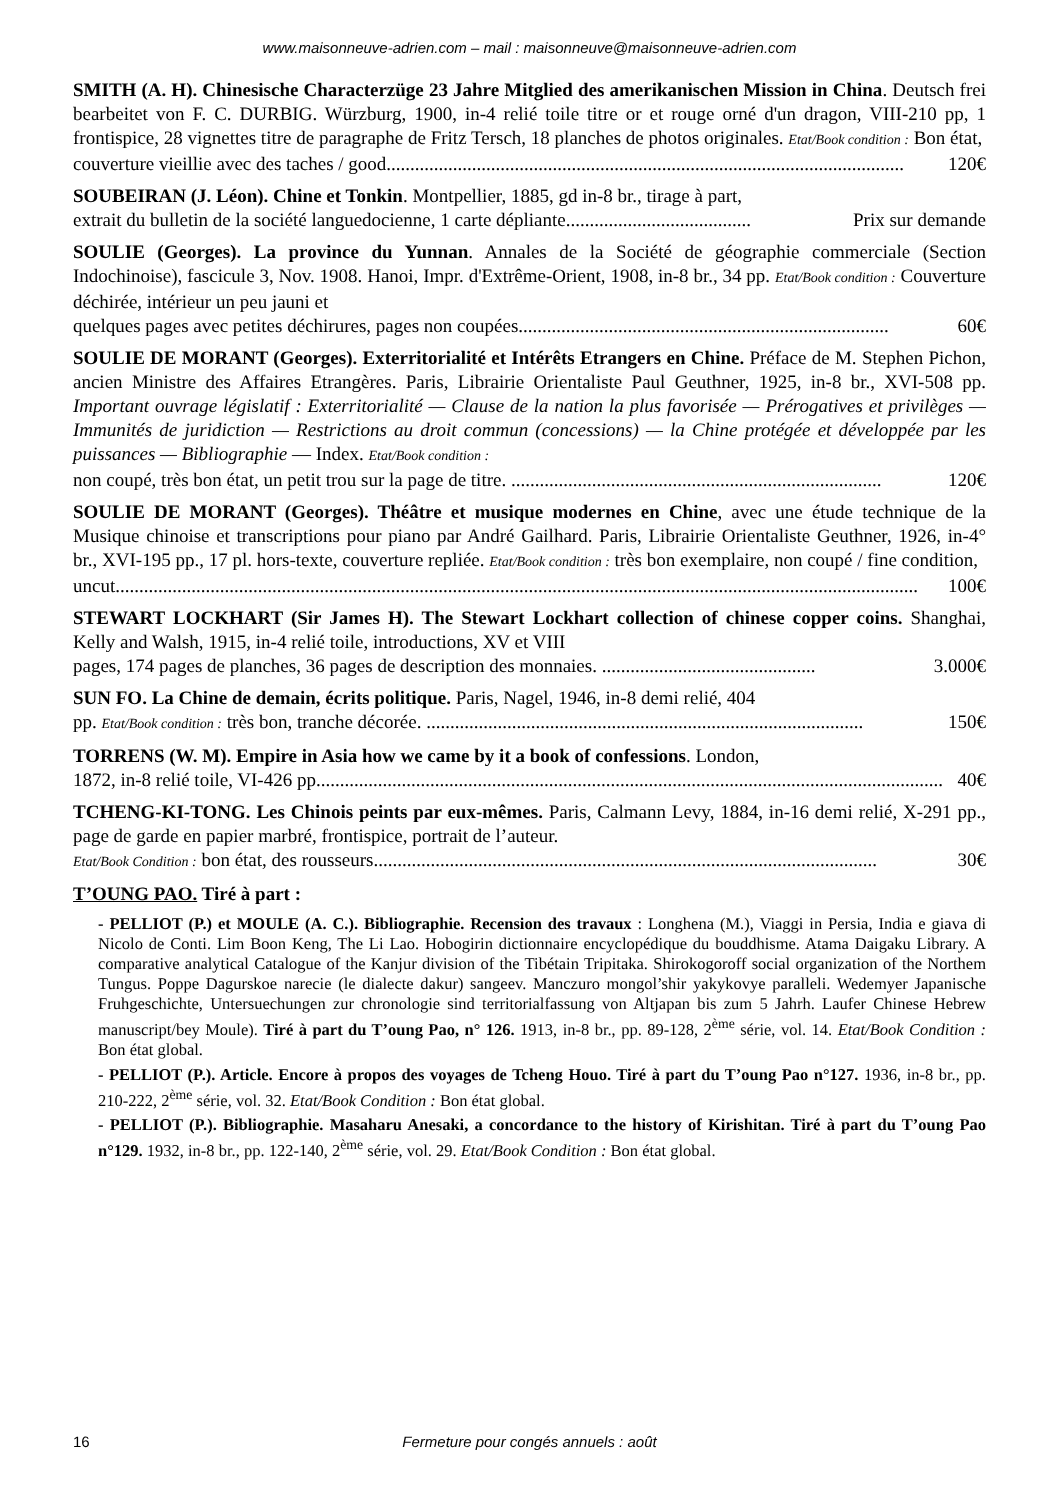www.maisonneuve-adrien.com – mail : maisonneuve@maisonneuve-adrien.com
SMITH (A. H). Chinesische Characterzüge 23 Jahre Mitglied des amerikanischen Mission in China. Deutsch frei bearbeitet von F. C. DURBIG. Würzburg, 1900, in-4 relié toile titre or et rouge orné d'un dragon, VIII-210 pp, 1 frontispice, 28 vignettes titre de paragraphe de Fritz Tersch, 18 planches de photos originales. Etat/Book condition : Bon état,
couverture vieillie avec des taches / good............................................................................................................. 120€
SOUBEIRAN (J. Léon). Chine et Tonkin. Montpellier, 1885, gd in-8 br., tirage à part,
extrait du bulletin de la société languedocienne, 1 carte dépliante....................................... Prix sur demande
SOULIE (Georges). La province du Yunnan. Annales de la Société de géographie commerciale (Section Indochinoise), fascicule 3, Nov. 1908. Hanoi, Impr. d'Extrême-Orient, 1908, in-8 br., 34 pp. Etat/Book condition : Couverture déchirée, intérieur un peu jauni et
quelques pages avec petites déchirures, pages non coupées.............................................................................. 60€
SOULIE DE MORANT (Georges). Exterritorialité et Intérêts Etrangers en Chine. Préface de M. Stephen Pichon, ancien Ministre des Affaires Etrangères. Paris, Librairie Orientaliste Paul Geuthner, 1925, in-8 br., XVI-508 pp. Important ouvrage législatif : Exterritorialité — Clause de la nation la plus favorisée — Prérogatives et privilèges — Immunités de juridiction — Restrictions au droit commun (concessions) — la Chine protégée et développée par les puissances — Bibliographie — Index. Etat/Book condition :
non coupé, très bon état, un petit trou sur la page de titre. .............................................................................. 120€
SOULIE DE MORANT (Georges). Théâtre et musique modernes en Chine, avec une étude technique de la Musique chinoise et transcriptions pour piano par André Gailhard. Paris, Librairie Orientaliste Geuthner, 1926, in-4° br., XVI-195 pp., 17 pl. hors-texte, couverture repliée. Etat/Book condition : très bon exemplaire, non coupé / fine condition,
uncut......................................................................................................................................................................... 100€
STEWART LOCKHART (Sir James H). The Stewart Lockhart collection of chinese copper coins. Shanghai, Kelly and Walsh, 1915, in-4 relié toile, introductions, XV et VIII
pages, 174 pages de planches, 36 pages de description des monnaies. ............................................. 3.000€
SUN FO. La Chine de demain, écrits politique. Paris, Nagel, 1946, in-8 demi relié, 404
pp. Etat/Book condition : très bon, tranche décorée. ............................................................................................ 150€
TORRENS (W. M). Empire in Asia how we came by it a book of confessions. London,
1872, in-8 relié toile, VI-426 pp.................................................................................................................................... 40€
TCHENG-KI-TONG. Les Chinois peints par eux-mêmes. Paris, Calmann Levy, 1884, in-16 demi relié, X-291 pp., page de garde en papier marbré, frontispice, portrait de l’auteur.
Etat/Book Condition : bon état, des rousseurs.......................................................................................................... 30€
T’OUNG PAO. Tiré à part :
- PELLIOT (P.) et MOULE (A. C.). Bibliographie. Recension des travaux : Longhena (M.), Viaggi in Persia, India e giava di Nicolo de Conti. Lim Boon Keng, The Li Lao. Hobogirin dictionnaire encyclopédique du bouddhisme. Atama Daigaku Library. A comparative analytical Catalogue of the Kanjur division of the Tibétain Tripitaka. Shirokogoroff social organization of the Northem Tungus. Poppe Dagurskoe narecie (le dialecte dakur) sangeev. Manczuro mongol’shir yakykovye paralleli. Wedemyer Japanische Fruhgeschichte, Untersuechungen zur chronologie sind territorialfassung von Altjapan bis zum 5 Jahrh. Laufer Chinese Hebrew manuscript/bey Moule). Tiré à part du T’oung Pao, n° 126. 1913, in-8 br., pp. 89-128, 2<sup>ème</sup> série, vol. 14. Etat/Book Condition : Bon état global.
- PELLIOT (P.). Article. Encore à propos des voyages de Tcheng Houo. Tiré à part du T’oung Pao n°127. 1936, in-8 br., pp. 210-222, 2<sup>ème</sup> série, vol. 32. Etat/Book Condition : Bon état global.
- PELLIOT (P.). Bibliographie. Masaharu Anesaki, a concordance to the history of Kirishitan. Tiré à part du T’oung Pao n°129. 1932, in-8 br., pp. 122-140, 2<sup>ème</sup> série, vol. 29. Etat/Book Condition : Bon état global.
16 Fermeture pour congés annuels : août